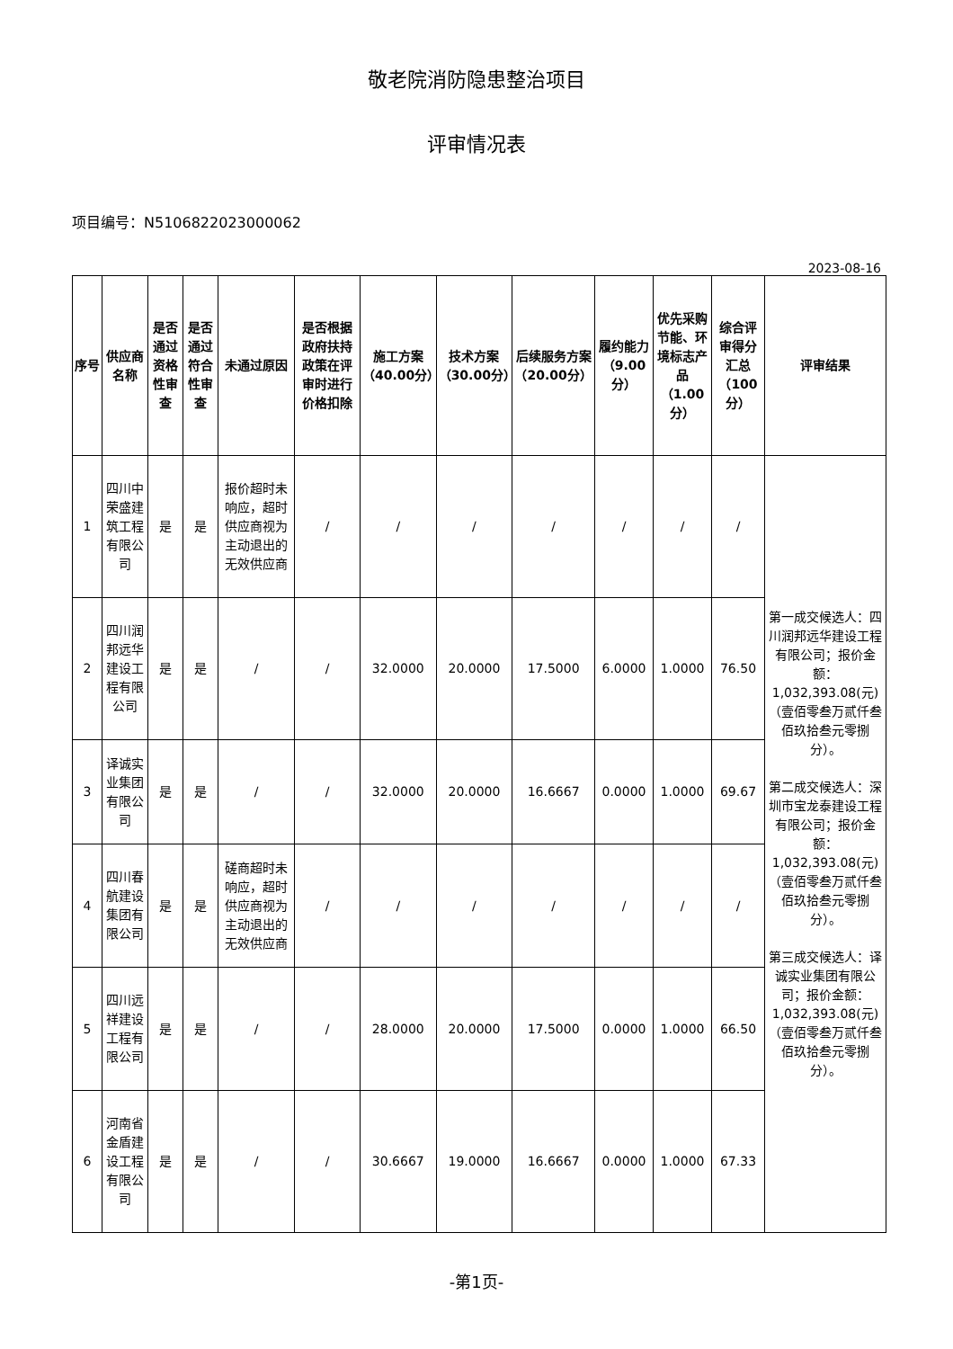敬老院消防隐患整治项目
评审情况表
项目编号：N5106822023000062
2023-08-16
| 序号 | 供应商名称 | 是否通过资格性审查 | 是否通过符合性审查 | 未通过原因 | 是否根据政府扶持政策在评审时进行价格扣除 | 施工方案（40.00分） | 技术方案（30.00分） | 后续服务方案（20.00分） | 履约能力（9.00分） | 优先采购节能、环境标志产品（1.00分） | 综合评审得分汇总（100分） | 评审结果 |
| --- | --- | --- | --- | --- | --- | --- | --- | --- | --- | --- | --- | --- |
| 1 | 四川中荣盛建筑工程有限公司 | 是 | 是 | 报价超时未响应，超时供应商视为主动退出的无效供应商 | / | / | / | / | / | / | / | 第一成交候选人：四川润邦远华建设工程有限公司；报价金额：1,032,393.08(元)（壹佰零叁万贰仟叁佰玖拾叁元零捌分）。 第二成交候选人：深圳市宝龙泰建设工程有限公司；报价金额：1,032,393.08(元)（壹佰零叁万贰仟叁佰玖拾叁元零捌分）。 第三成交候选人：译诚实业集团有限公司；报价金额：1,032,393.08(元)（壹佰零叁万贰仟叁佰玖拾叁元零捌分）。 |
| 2 | 四川润邦远华建设工程有限公司 | 是 | 是 | / | / | 32.0000 | 20.0000 | 17.5000 | 6.0000 | 1.0000 | 76.50 | |
| 3 | 译诚实业集团有限公司 | 是 | 是 | / | / | 32.0000 | 20.0000 | 16.6667 | 0.0000 | 1.0000 | 69.67 | |
| 4 | 四川春航建设集团有限公司 | 是 | 是 | 磋商超时未响应，超时供应商视为主动退出的无效供应商 | / | / | / | / | / | / | / | |
| 5 | 四川远祥建设工程有限公司 | 是 | 是 | / | / | 28.0000 | 20.0000 | 17.5000 | 0.0000 | 1.0000 | 66.50 | |
| 6 | 河南省金盾建设工程有限公司 | 是 | 是 | / | / | 30.6667 | 19.0000 | 16.6667 | 0.0000 | 1.0000 | 67.33 | |
-第1页-